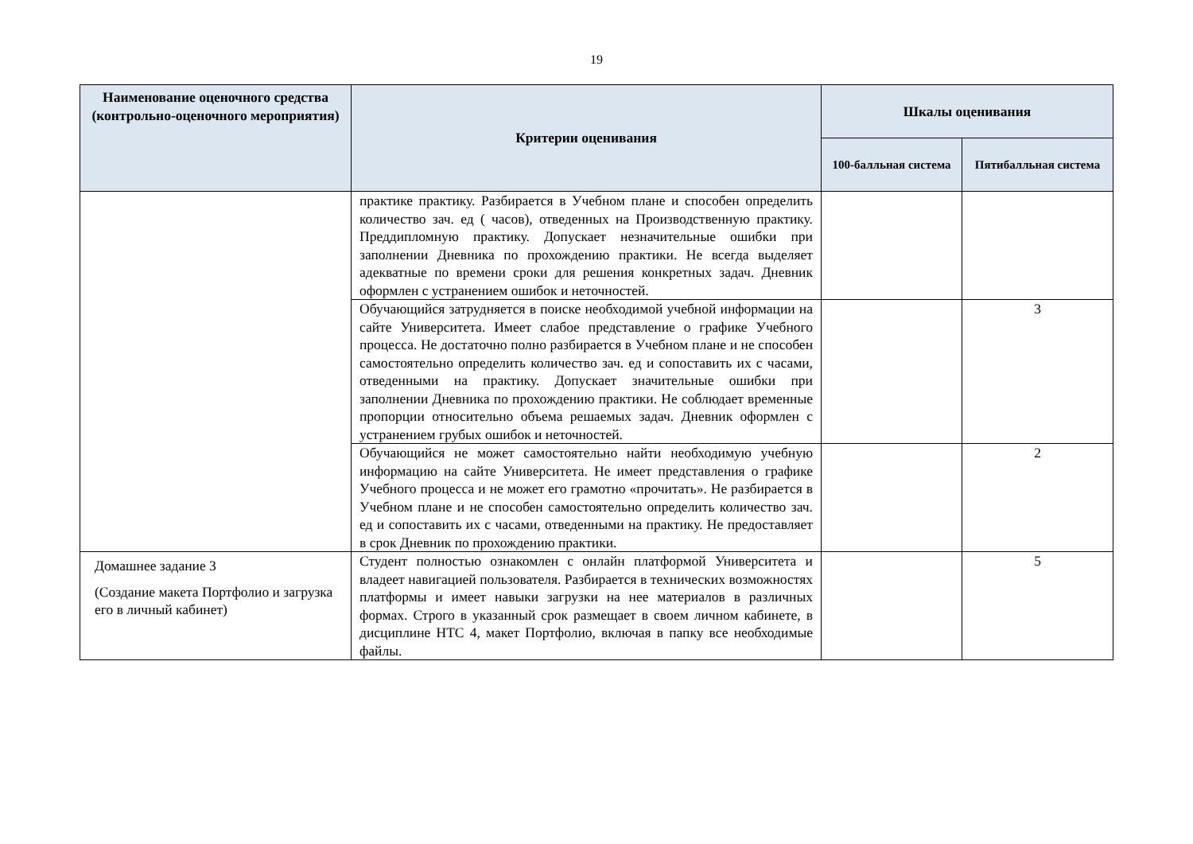19
| Наименование оценочного средства (контрольно-оценочного мероприятия) | Критерии оценивания | Шкалы оценивания | |
| --- | --- | --- | --- |
| | | 100-балльная система | Пятибалльная система |
| | практике практику. Разбирается в Учебном плане и способен определить количество зач. ед ( часов), отведенных на Производственную практику. Преддипломную практику. Допускает незначительные ошибки при заполнении Дневника по прохождению практики. Не всегда выделяет адекватные по времени сроки для решения конкретных задач. Дневник оформлен с устранением ошибок и неточностей. | | |
| | Обучающийся затрудняется в поиске необходимой учебной информации на сайте Университета. Имеет слабое представление о графике Учебного процесса. Не достаточно полно разбирается в Учебном плане и не способен самостоятельно определить количество зач. ед и сопоставить их с часами, отведенными на практику. Допускает значительные ошибки при заполнении Дневника по прохождению практики. Не соблюдает временные пропорции относительно объема решаемых задач. Дневник оформлен с устранением грубых ошибок и неточностей. | | 3 |
| | Обучающийся не может самостоятельно найти необходимую учебную информацию на сайте Университета. Не имеет представления о графике Учебного процесса и не может его грамотно «прочитать». Не разбирается в Учебном плане и не способен самостоятельно определить количество зач. ед и сопоставить их с часами, отведенными на практику. Не предоставляет в срок Дневник по прохождению практики. | | 2 |
| Домашнее задание 3 (Создание макета Портфолио и загрузка его в личный кабинет) | Студент полностью ознакомлен с онлайн платформой Университета и владеет навигацией пользователя. Разбирается в технических возможностях платформы и имеет навыки загрузки на нее материалов в различных формах. Строго в указанный срок размещает в своем личном кабинете, в дисциплине НТС 4, макет Портфолио, включая в папку все необходимые файлы. | | 5 |